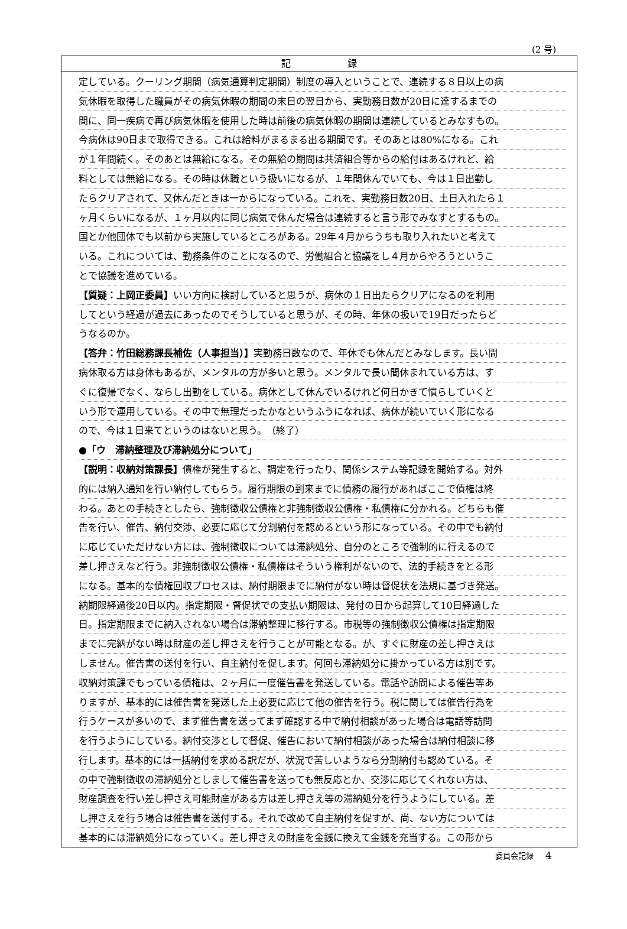(2 号)
記 録
定している。クーリング期間（病気通算判定期間）制度の導入ということで、連続する８日以上の病
気休暇を取得した職員がその病気休暇の期間の末日の翌日から、実勤務日数が20日に達するまでの
間に、同一疾病で再び病気休暇を使用した時は前後の病気休暇の期間は連続しているとみなすもの。
今病休は90日まで取得できる。これは給料がまるまる出る期間です。そのあとは80%になる。これ
が１年間続く。そのあとは無給になる。その無給の期間は共済組合等からの給付はあるけれど、給
料としては無給になる。その時は休職という扱いになるが、１年間休んでいても、今は１日出勤し
たらクリアされて、又休んだときは一からになっている。これを、実勤務日数20日、土日入れたら１
ヶ月くらいになるが、１ヶ月以内に同じ病気で休んだ場合は連続すると言う形でみなすとするもの。
国とか他団体でも以前から実施しているところがある。29年４月からうちも取り入れたいと考えて
いる。これについては、勤務条件のことになるので、労働組合と協議をし４月からやろうというこ
とで協議を進めている。
【質疑：上岡正委員】いい方向に検討していると思うが、病休の１日出たらクリアになるのを利用
してという経過が過去にあったのでそうしていると思うが、その時、年休の扱いで19日だったらど
うなるのか。
【答弁：竹田総務課長補佐（人事担当）】実勤務日数なので、年休でも休んだとみなします。長い間
病休取る方は身体もあるが、メンタルの方が多いと思う。メンタルで長い間休まれている方は、す
ぐに復帰でなく、ならし出勤をしている。病休として休んでいるけれど何日かきて慣らしていくと
いう形で運用している。その中で無理だったかなというふうになれば、病休が続いていく形になる
ので、今は１日来てというのはないと思う。　（終了）
●「ウ　滞納整理及び滞納処分について」
【説明：収納対策課長】債権が発生すると、調定を行ったり、関係システム等記録を開始する。対外
的には納入通知を行い納付してもらう。履行期限の到来までに債務の履行があればここで債権は終
わる。あとの手続きとしたら、強制徴収公債権と非強制徴収公債権・私債権に分かれる。どちらも催
告を行い、催告、納付交渉、必要に応じて分割納付を認めるという形になっている。その中でも納付
に応じていただけない方には、強制徴収については滞納処分、自分のところで強制的に行えるので
差し押さえなど行う。非強制徴収公債権・私債権はそういう権利がないので、法的手続きをとる形
になる。基本的な債権回収プロセスは、納付期限までに納付がない時は督促状を法規に基づき発送。
納期限経過後20日以内。指定期限・督促状での支払い期限は、発付の日から起算して10日経過した
日。指定期限までに納入されない場合は滞納整理に移行する。市税等の強制徴収公債権は指定期限
までに完納がない時は財産の差し押さえを行うことが可能となる。が、すぐに財産の差し押さえは
しません。催告書の送付を行い、自主納付を促します。何回も滞納処分に掛かっている方は別です。
収納対策課でもっている債権は、２ヶ月に一度催告書を発送している。電話や訪問による催告等あ
りますが、基本的には催告書を発送した上必要に応じて他の催告を行う。税に関しては催告行為を
行うケースが多いので、まず催告書を送ってまず確認する中で納付相談があった場合は電話等訪問
を行うようにしている。納付交渉として督促、催告において納付相談があった場合は納付相談に移
行します。基本的には一括納付を求める訳だが、状況で苦しいようなら分割納付も認めている。そ
の中で強制徴収の滞納処分としまして催告書を送っても無反応とか、交渉に応じてくれない方は、
財産調査を行い差し押さえ可能財産がある方は差し押さえ等の滞納処分を行うようにしている。差
し押さえを行う場合は催告書を送付する。それで改めて自主納付を促すが、尚、ない方については
基本的には滞納処分になっていく。差し押さえの財産を金銭に換えて金銭を充当する。この形から
委員会記録 4